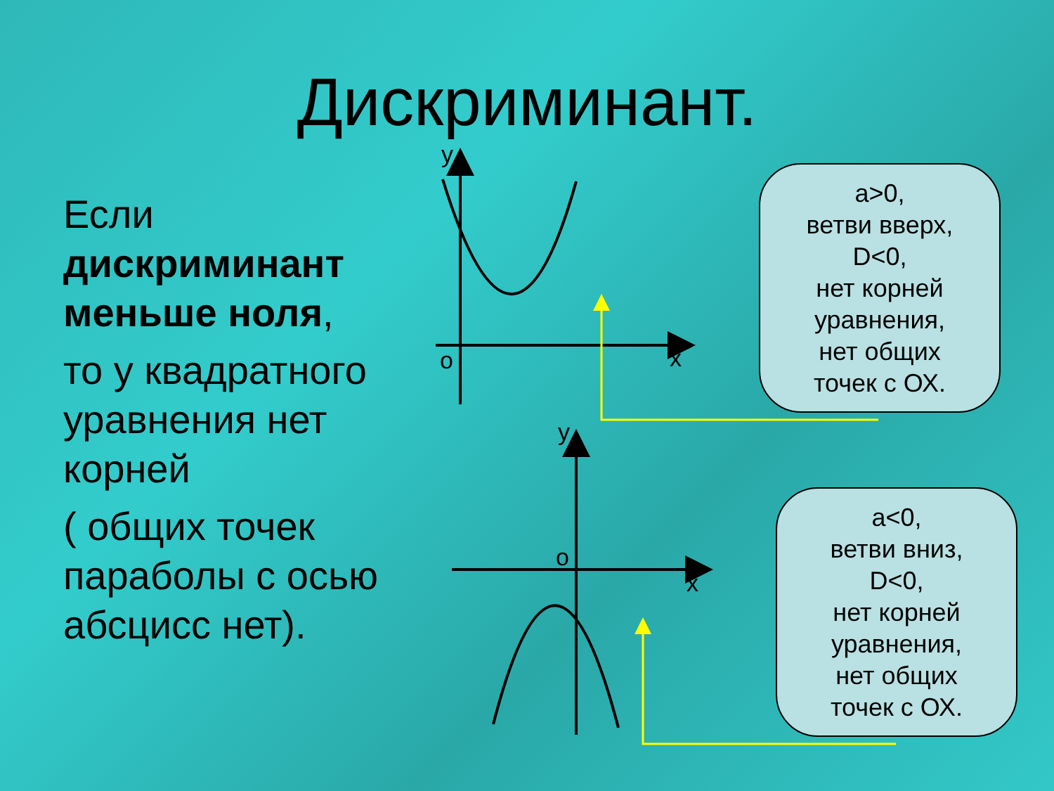Дискриминант.
Если дискриминант меньше ноля,
то у квадратного уравнения нет корней
( общих точек параболы с осью абсцисс нет).
y
o x
y
o
x
a>0,
ветви вверх,
D<0,
нет корней
уравнения,
нет общих
точек с ОХ.
a<0,
ветви вниз,
D<0,
нет корней
уравнения,
нет общих
точек с ОХ.